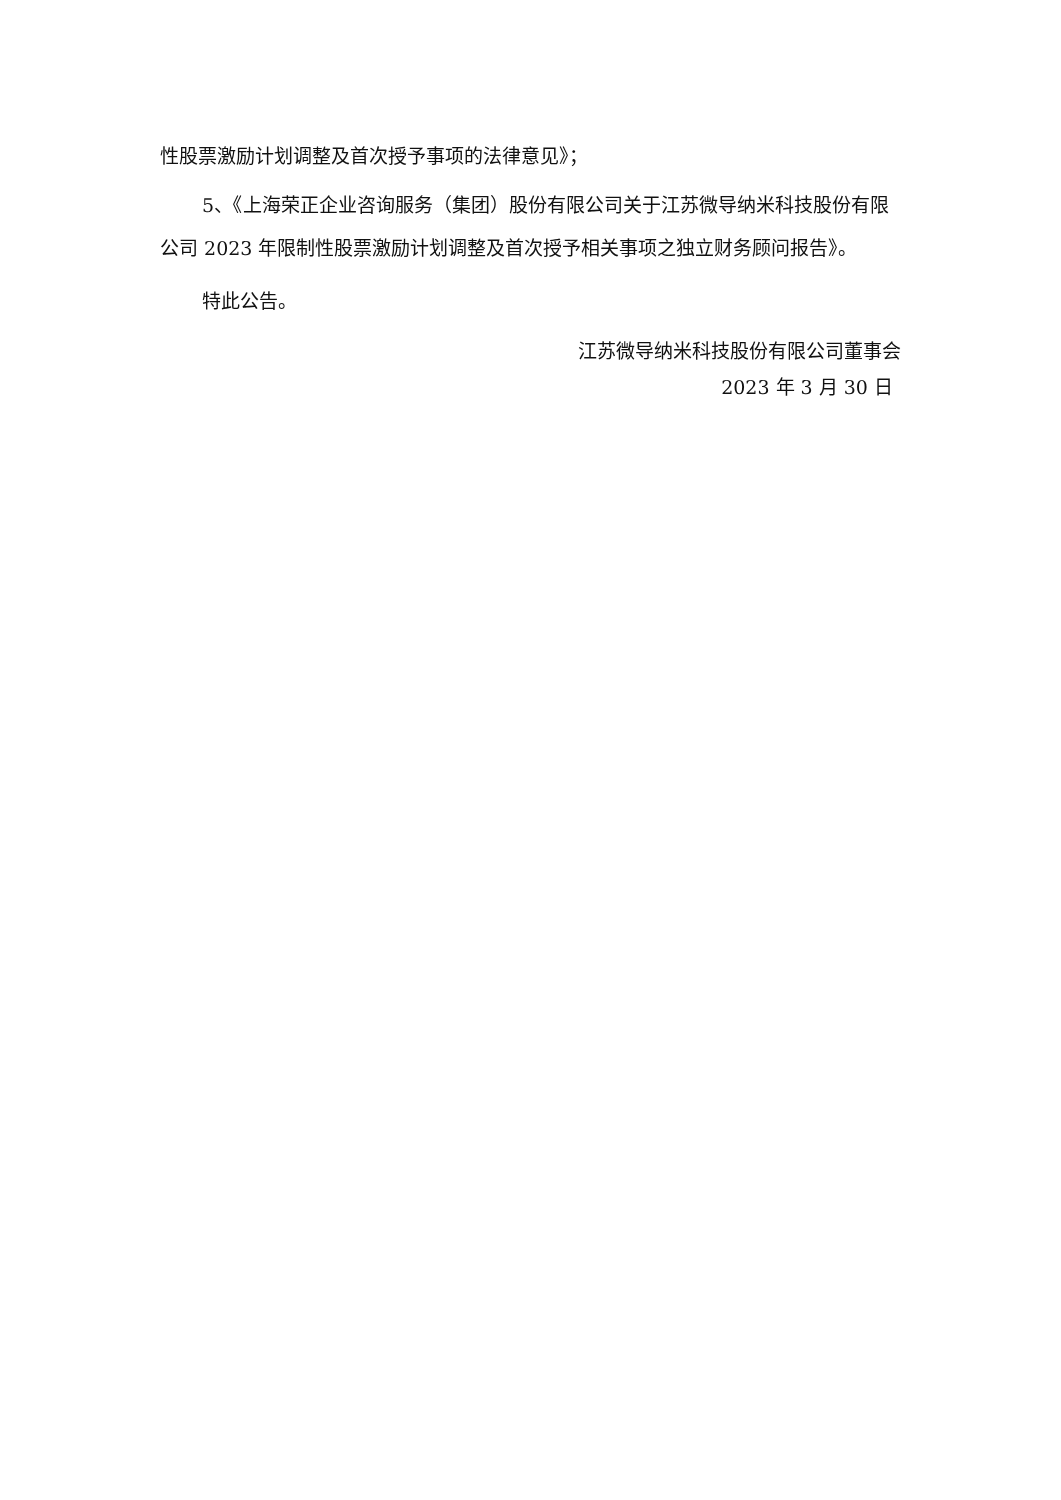性股票激励计划调整及首次授予事项的法律意见》；
5、《上海荣正企业咨询服务（集团）股份有限公司关于江苏微导纳米科技股份有限公司 2023 年限制性股票激励计划调整及首次授予相关事项之独立财务顾问报告》。
特此公告。
江苏微导纳米科技股份有限公司董事会
2023 年 3 月 30 日